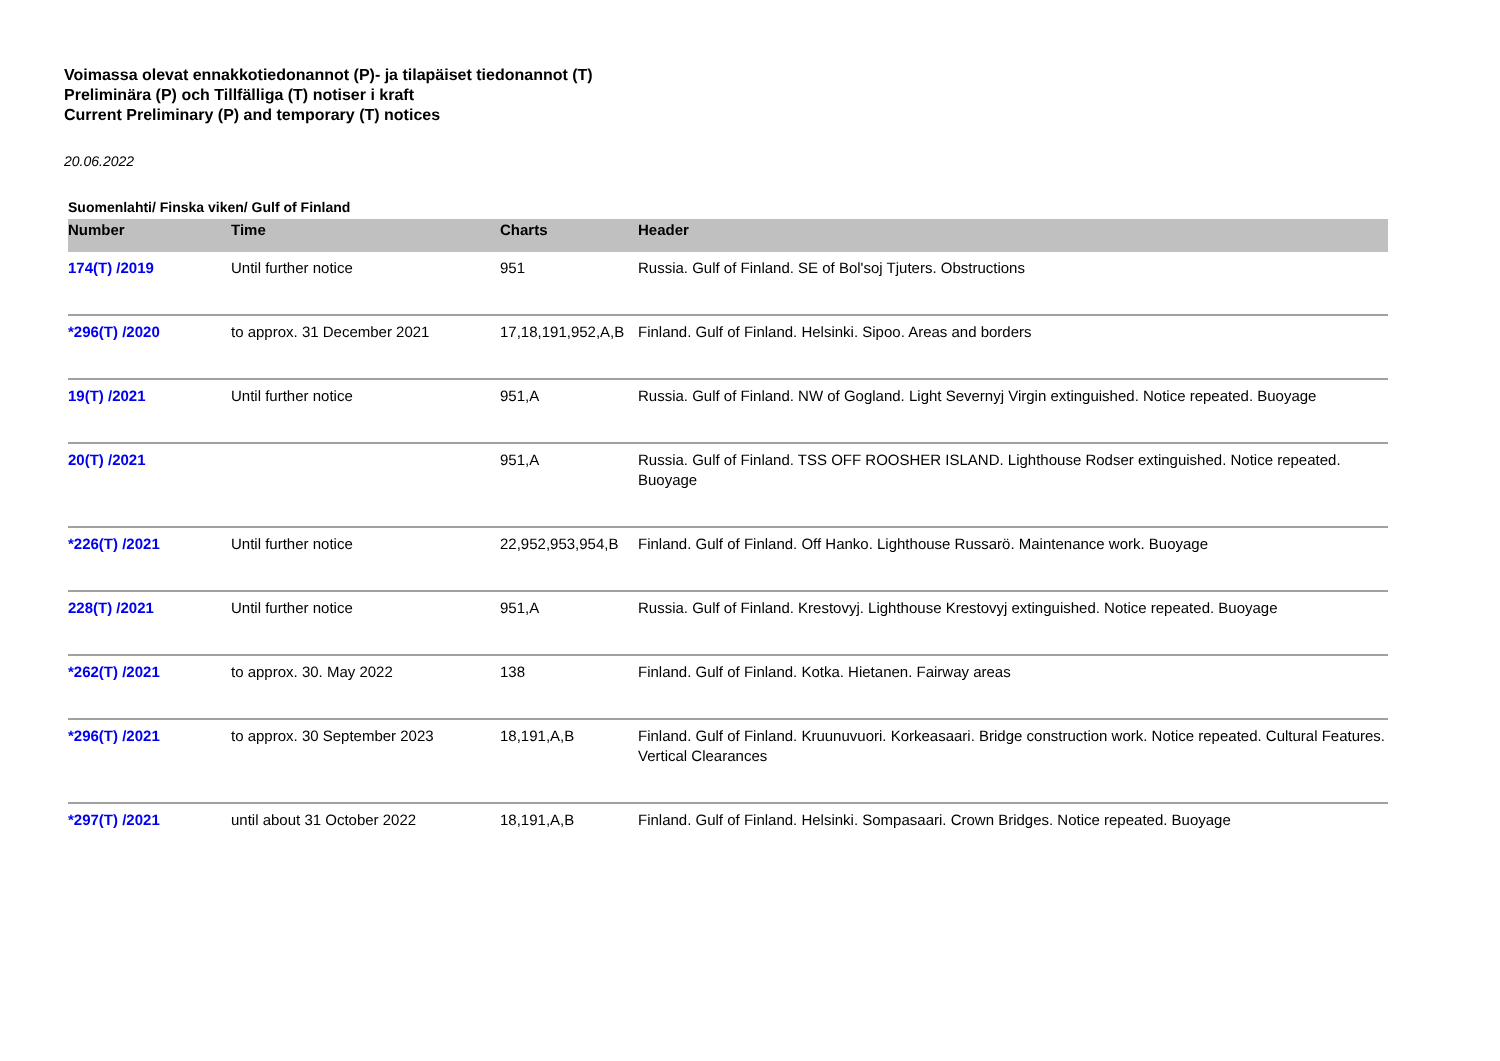Voimassa olevat ennakkotiedonannot (P)- ja tilapäiset tiedonannot (T)
Preliminära (P) och Tillfälliga (T) notiser i kraft
Current Preliminary (P) and temporary (T) notices
20.06.2022
Suomenlahti/ Finska viken/ Gulf of Finland
| Number | Time | Charts | Header |
| --- | --- | --- | --- |
| 174(T) /2019 | Until further notice | 951 | Russia. Gulf of Finland. SE of Bol'soj Tjuters. Obstructions |
| *296(T) /2020 | to approx. 31 December 2021 | 17,18,191,952,A,B | Finland. Gulf of Finland. Helsinki. Sipoo. Areas and borders |
| 19(T) /2021 | Until further notice | 951,A | Russia. Gulf of Finland. NW of Gogland. Light Severnyj Virgin extinguished. Notice repeated. Buoyage |
| 20(T) /2021 | | 951,A | Russia. Gulf of Finland. TSS OFF ROOSHER ISLAND. Lighthouse Rodser extinguished. Notice repeated. Buoyage |
| *226(T) /2021 | Until further notice | 22,952,953,954,B | Finland. Gulf of Finland. Off Hanko. Lighthouse Russarö. Maintenance work. Buoyage |
| 228(T) /2021 | Until further notice | 951,A | Russia. Gulf of Finland. Krestovyj. Lighthouse Krestovyj extinguished. Notice repeated. Buoyage |
| *262(T) /2021 | to approx. 30. May 2022 | 138 | Finland. Gulf of Finland. Kotka. Hietanen. Fairway areas |
| *296(T) /2021 | to approx. 30 September 2023 | 18,191,A,B | Finland. Gulf of Finland. Kruunuvuori. Korkeasaari. Bridge construction work. Notice repeated. Cultural Features. Vertical Clearances |
| *297(T) /2021 | until about 31 October 2022 | 18,191,A,B | Finland. Gulf of Finland. Helsinki. Sompasaari. Crown Bridges. Notice repeated. Buoyage |